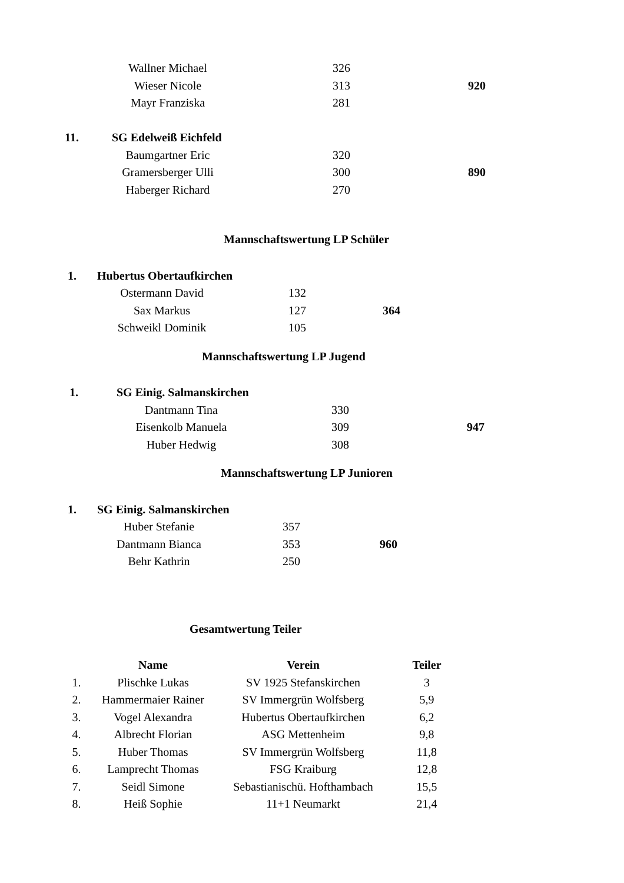| | Wallner Michael | | 326 | | |
| | Wieser Nicole | | 313 | | 920 |
| | Mayr Franziska | | 281 | | |
| 11. | SG Edelweiß Eichfeld | | | | |
| | Baumgartner Eric | | 320 | | |
| | Gramersberger Ulli | | 300 | | 890 |
| | Haberger Richard | | 270 | | |
Mannschaftswertung LP Schüler
| 1. | Hubertus Obertaufkirchen | | | | |
| | Ostermann David | | 132 | | |
| | Sax Markus | | 127 | | 364 |
| | Schweikl Dominik | | 105 | | |
Mannschaftswertung LP Jugend
| 1. | SG Einig. Salmanskirchen | | | | |
| | Dantmann Tina | | 330 | | |
| | Eisenkolb Manuela | | 309 | | 947 |
| | Huber Hedwig | | 308 | | |
Mannschaftswertung LP Junioren
| 1. | SG Einig. Salmanskirchen | | | | |
| | Huber Stefanie | | 357 | | |
| | Dantmann Bianca | | 353 | | 960 |
| | Behr Kathrin | | 250 | | |
Gesamtwertung Teiler
| | Name | Verein | Teiler |
| --- | --- | --- | --- |
| 1. | Plischke Lukas | SV 1925 Stefanskirchen | 3 |
| 2. | Hammermaier Rainer | SV Immergrün Wolfsberg | 5,9 |
| 3. | Vogel Alexandra | Hubertus Obertaufkirchen | 6,2 |
| 4. | Albrecht Florian | ASG Mettenheim | 9,8 |
| 5. | Huber Thomas | SV Immergrün Wolfsberg | 11,8 |
| 6. | Lamprecht Thomas | FSG Kraiburg | 12,8 |
| 7. | Seidl Simone | Sebastianischü. Hofthambach | 15,5 |
| 8. | Heiß Sophie | 11+1 Neumarkt | 21,4 |